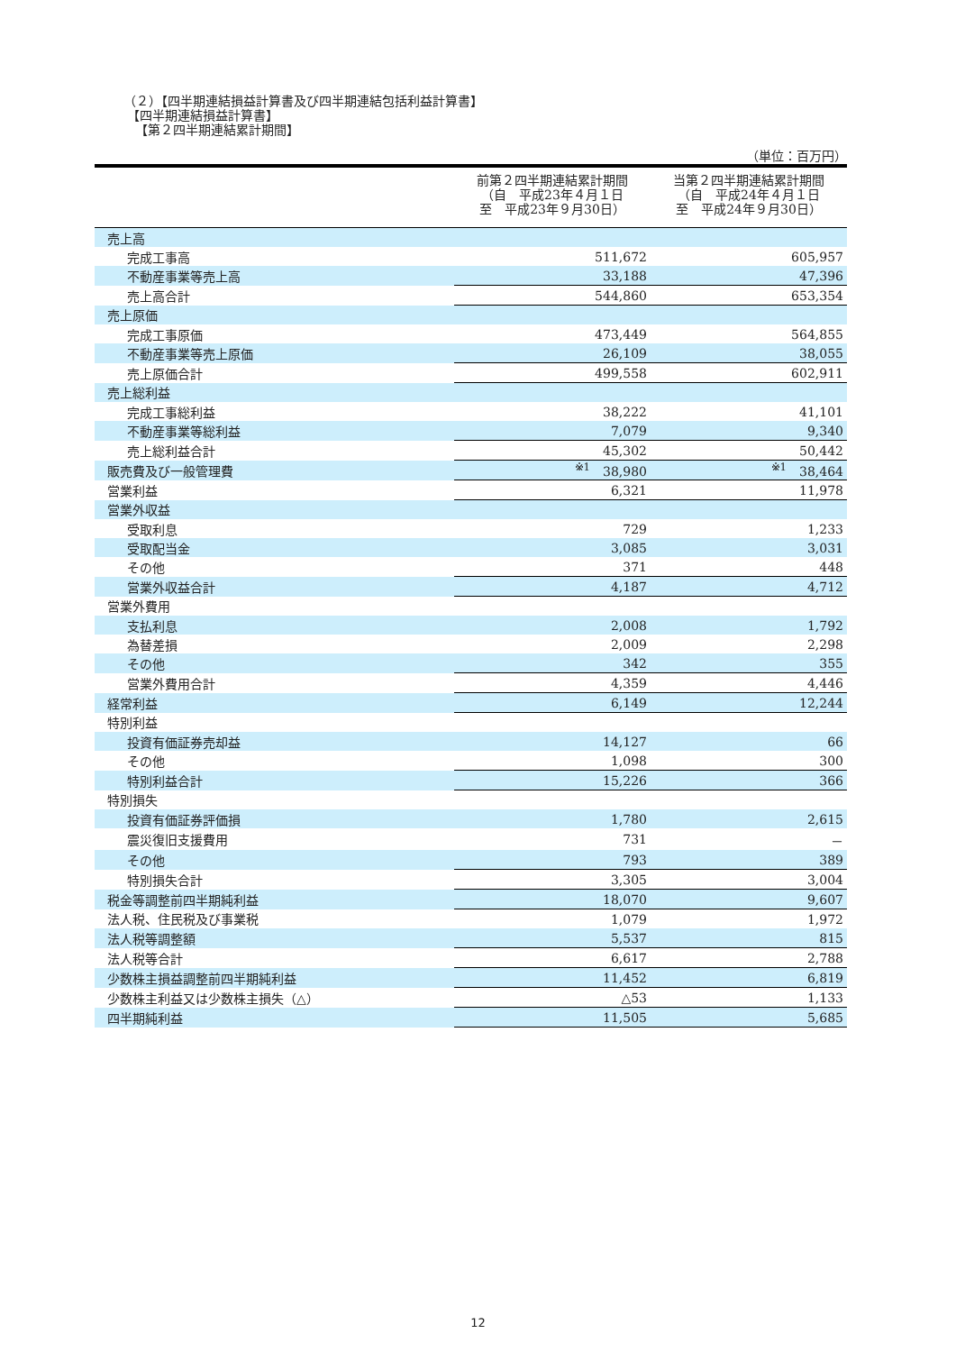（２）【四半期連結損益計算書及び四半期連結包括利益計算書】
【四半期連結損益計算書】
【第２四半期連結累計期間】
（単位：百万円）
| | 前第２四半期連結累計期間 （自 平成23年４月１日 至 平成23年９月30日） | 当第２四半期連結累計期間 （自 平成24年４月１日 至 平成24年９月30日） |
| --- | --- | --- |
| 売上高 | | |
| 完成工事高 | 511,672 | 605,957 |
| 不動産事業等売上高 | 33,188 | 47,396 |
| 売上高合計 | 544,860 | 653,354 |
| 売上原価 | | |
| 完成工事原価 | 473,449 | 564,855 |
| 不動産事業等売上原価 | 26,109 | 38,055 |
| 売上原価合計 | 499,558 | 602,911 |
| 売上総利益 | | |
| 完成工事総利益 | 38,222 | 41,101 |
| 不動産事業等総利益 | 7,079 | 9,340 |
| 売上総利益合計 | 45,302 | 50,442 |
| 販売費及び一般管理費 | <sup>※1</sup> 38,980 | <sup>※1</sup> 38,464 |
| 営業利益 | 6,321 | 11,978 |
| 営業外収益 | | |
| 受取利息 | 729 | 1,233 |
| 受取配当金 | 3,085 | 3,031 |
| その他 | 371 | 448 |
| 営業外収益合計 | 4,187 | 4,712 |
| 営業外費用 | | |
| 支払利息 | 2,008 | 1,792 |
| 為替差損 | 2,009 | 2,298 |
| その他 | 342 | 355 |
| 営業外費用合計 | 4,359 | 4,446 |
| 経常利益 | 6,149 | 12,244 |
| 特別利益 | | |
| 投資有価証券売却益 | 14,127 | 66 |
| その他 | 1,098 | 300 |
| 特別利益合計 | 15,226 | 366 |
| 特別損失 | | |
| 投資有価証券評価損 | 1,780 | 2,615 |
| 震災復旧支援費用 | 731 | － |
| その他 | 793 | 389 |
| 特別損失合計 | 3,305 | 3,004 |
| 税金等調整前四半期純利益 | 18,070 | 9,607 |
| 法人税、住民税及び事業税 | 1,079 | 1,972 |
| 法人税等調整額 | 5,537 | 815 |
| 法人税等合計 | 6,617 | 2,788 |
| 少数株主損益調整前四半期純利益 | 11,452 | 6,819 |
| 少数株主利益又は少数株主損失（△） | △53 | 1,133 |
| 四半期純利益 | 11,505 | 5,685 |
12